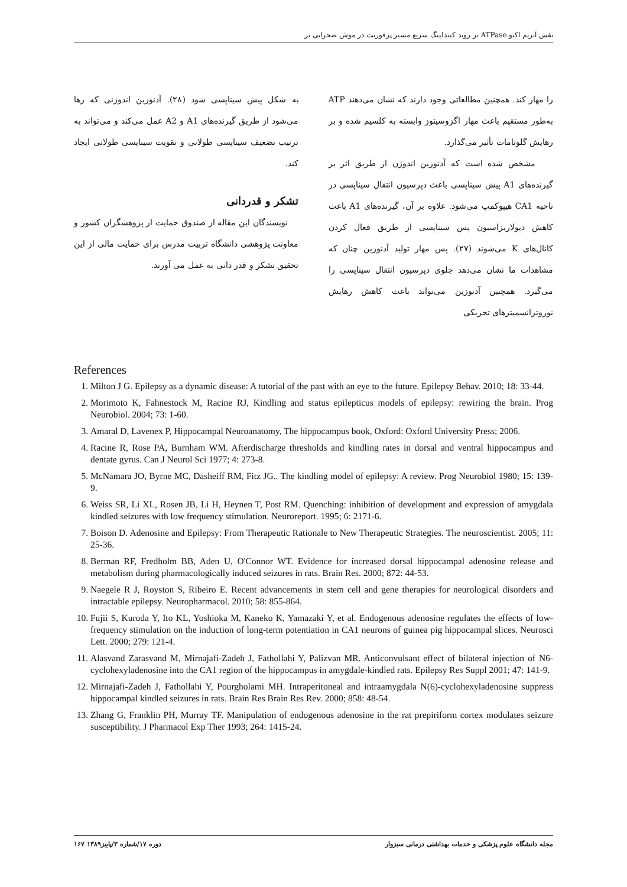نقش آنزیم اکتو ATPase بر روند کیندلینگ سریع مسیر پرفورنت در موش صحرایی نر
را مهار کند. همچنین مطالعاتی وجود دارند که نشان می‌دهند ATP به‌طور مستقیم باعث مهار اگزوسیتوز وابسته به کلسیم شده و بر رهایش گلوتامات تأثیر می‌گذارد.
مشخص شده است که آدنوزین اندوژن از طریق اثر بر گیرنده‌های A1 پیش سیناپسی باعث دپرسیون انتقال سیناپسی در ناحیه CA1 هیپوکمپ می‌شود. علاوه بر آن، گیرنده‌های A1 باعث کاهش دپولاریزاسیون پس سیناپسی از طریق فعال کردن کانال‌های K می‌شوند (۲۷). پس مهار تولید آدنوزین چنان که مشاهدات ما نشان می‌دهد جلوی دپرسیون انتقال سیناپسی را می‌گیرد. همچنین آدنوزین می‌تواند باعث کاهش رهایش نوروترانسمیترهای تحریکی
به شکل پیش سیناپسی شود (۲۸). آدنوزین اندوژنی که رها می‌شود از طریق گیرنده‌های A1 و A2 عمل می‌کند و می‌تواند به ترتیب تضعیف سیناپسی طولانی و تقویت سیناپسی طولانی ایجاد کند.
تشکر و قدردانی
نویسندگان این مقاله از صندوق حمایت از پژوهشگران کشور و معاونت پژوهشی دانشگاه تربیت مدرس برای حمایت مالی از این تحقیق تشکر و قدر دانی به عمل می آورند.
References
1. Milton J G. Epilepsy as a dynamic disease: A tutorial of the past with an eye to the future. Epilepsy Behav. 2010; 18: 33-44.
2. Morimoto K, Fahnestock M, Racine RJ, Kindling and status epilepticus models of epilepsy: rewiring the brain. Prog Neurobiol. 2004; 73: 1-60.
3. Amaral D, Lavenex P, Hippocampal Neuroanatomy, The hippocampus book, Oxford: Oxford University Press; 2006.
4. Racine R, Rose PA, Burnham WM. Afterdischarge thresholds and kindling rates in dorsal and ventral hippocampus and dentate gyrus. Can J Neurol Sci 1977; 4: 273-8.
5. McNamara JO, Byrne MC, Dasheiff RM, Fitz JG.. The kindling model of epilepsy: A review. Prog Neurobiol 1980; 15: 139-9.
6. Weiss SR, Li XL, Rosen JB, Li H, Heynen T, Post RM. Quenching: inhibition of development and expression of amygdala kindled seizures with low frequency stimulation. Neuroreport. 1995; 6: 2171-6.
7. Boison D. Adenosine and Epilepsy: From Therapeutic Rationale to New Therapeutic Strategies. The neuroscientist. 2005; 11: 25-36.
8. Berman RF, Fredholm BB, Aden U, O'Connor WT. Evidence for increased dorsal hippocampal adenosine release and metabolism during pharmacologically induced seizures in rats. Brain Res. 2000; 872: 44-53.
9. Naegele R J, Royston S, Ribeiro E. Recent advancements in stem cell and gene therapies for neurological disorders and intractable epilepsy. Neuropharmacol. 2010; 58: 855-864.
10. Fujii S, Kuroda Y, Ito KL, Yoshioka M, Kaneko K, Yamazaki Y, et al. Endogenous adenosine regulates the effects of low-frequency stimulation on the induction of long-term potentiation in CA1 neurons of guinea pig hippocampal slices. Neurosci Lett. 2000; 279: 121-4.
11. Alasvand Zarasvand M, Mirnajafi-Zadeh J, Fathollahi Y, Palizvan MR. Anticonvulsant effect of bilateral injection of N6-cyclohexyladenosine into the CA1 region of the hippocampus in amygdale-kindled rats. Epilepsy Res Suppl 2001; 47: 141-9.
12. Mirnajafi-Zadeh J, Fathollahi Y, Pourgholami MH. Intraperitoneal and intraamygdala N(6)-cyclohexyladenosine suppress hippocampal kindled seizures in rats. Brain Res Brain Res Rev. 2000; 858: 48-54.
13. Zhang G, Franklin PH, Murray TF. Manipulation of endogenous adenosine in the rat prepiriform cortex modulates seizure susceptibility. J Pharmacol Exp Ther 1993; 264: 1415-24.
مجله دانشگاه علوم پزشکی و خدمات بهداشتی درمانی سبزوار دوره ۱۷/شماره ۳/پاییز۱۳۸۹ ۱۶۷